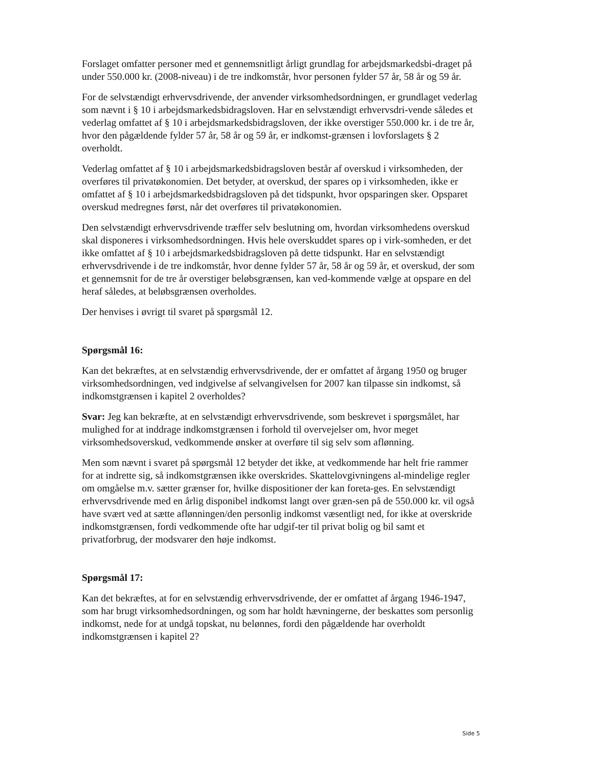Forslaget omfatter personer med et gennemsnitligt årligt grundlag for arbejdsmarkedsbi-draget på under 550.000 kr. (2008-niveau) i de tre indkomstår, hvor personen fylder 57 år, 58 år og 59 år.
For de selvstændigt erhvervsdrivende, der anvender virksomhedsordningen, er grundlaget vederlag som nævnt i § 10 i arbejdsmarkedsbidragsloven. Har en selvstændigt erhvervsdri-vende således et vederlag omfattet af § 10 i arbejdsmarkedsbidragsloven, der ikke overstiger 550.000 kr. i de tre år, hvor den pågældende fylder 57 år, 58 år og 59 år, er indkomst-grænsen i lovforslagets § 2 overholdt.
Vederlag omfattet af § 10 i arbejdsmarkedsbidragsloven består af overskud i virksomheden, der overføres til privatøkonomien. Det betyder, at overskud, der spares op i virksomheden, ikke er omfattet af § 10 i arbejdsmarkedsbidragsloven på det tidspunkt, hvor opsparingen sker. Opsparet overskud medregnes først, når det overføres til privatøkonomien.
Den selvstændigt erhvervsdrivende træffer selv beslutning om, hvordan virksomhedens overskud skal disponeres i virksomhedsordningen. Hvis hele overskuddet spares op i virk-somheden, er det ikke omfattet af § 10 i arbejdsmarkedsbidragsloven på dette tidspunkt. Har en selvstændigt erhvervsdrivende i de tre indkomstår, hvor denne fylder 57 år, 58 år og 59 år, et overskud, der som et gennemsnit for de tre år overstiger beløbsgrænsen, kan ved-kommende vælge at opspare en del heraf således, at beløbsgrænsen overholdes.
Der henvises i øvrigt til svaret på spørgsmål 12.
Spørgsmål 16:
Kan det bekræftes, at en selvstændig erhvervsdrivende, der er omfattet af årgang 1950 og bruger virksomhedsordningen, ved indgivelse af selvangivelsen for 2007 kan tilpasse sin indkomst, så indkomstgrænsen i kapitel 2 overholdes?
Svar: Jeg kan bekræfte, at en selvstændigt erhvervsdrivende, som beskrevet i spørgsmålet, har mulighed for at inddrage indkomstgrænsen i forhold til overvejelser om, hvor meget virksomhedsoverskud, vedkommende ønsker at overføre til sig selv som aflønning.
Men som nævnt i svaret på spørgsmål 12 betyder det ikke, at vedkommende har helt frie rammer for at indrette sig, så indkomstgrænsen ikke overskrides. Skattelovgivningens al-mindelige regler om omgåelse m.v. sætter grænser for, hvilke dispositioner der kan foreta-ges. En selvstændigt erhvervsdrivende med en årlig disponibel indkomst langt over græn-sen på de 550.000 kr. vil også have svært ved at sætte aflønningen/den personlig indkomst væsentligt ned, for ikke at overskride indkomstgrænsen, fordi vedkommende ofte har udgif-ter til privat bolig og bil samt et privatforbrug, der modsvarer den høje indkomst.
Spørgsmål 17:
Kan det bekræftes, at for en selvstændig erhvervsdrivende, der er omfattet af årgang 1946-1947, som har brugt virksomhedsordningen, og som har holdt hævningerne, der beskattes som personlig indkomst, nede for at undgå topskat, nu belønnes, fordi den pågældende har overholdt indkomstgrænsen i kapitel 2?
Side 5